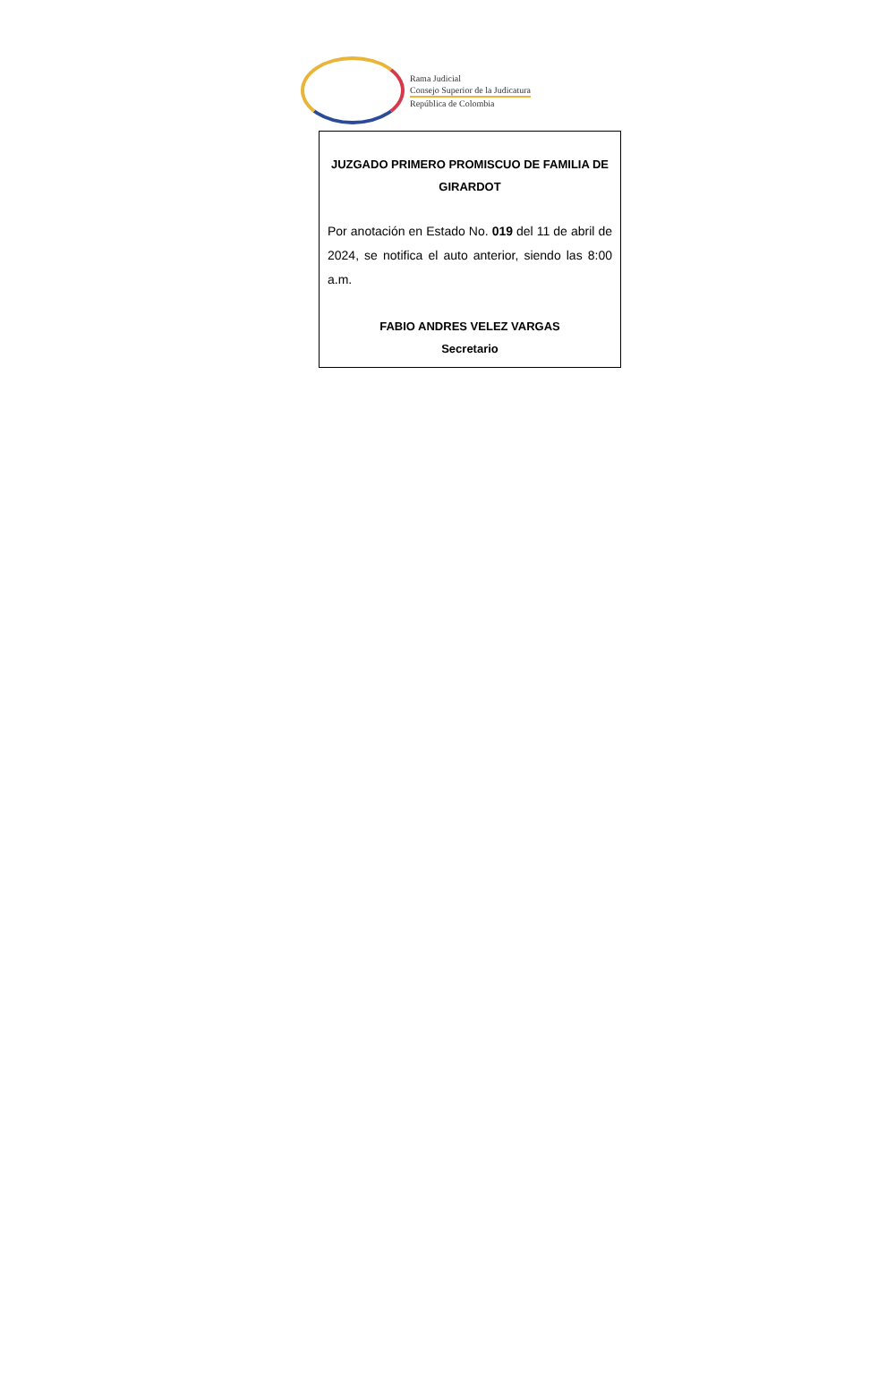Rama Judicial
Consejo Superior de la Judicatura
República de Colombia
JUZGADO PRIMERO PROMISCUO DE FAMILIA DE
GIRARDOT
Por anotación en Estado No. 019 del 11 de abril de 2024, se notifica el auto anterior, siendo las 8:00 a.m.
FABIO ANDRES VELEZ VARGAS
Secretario